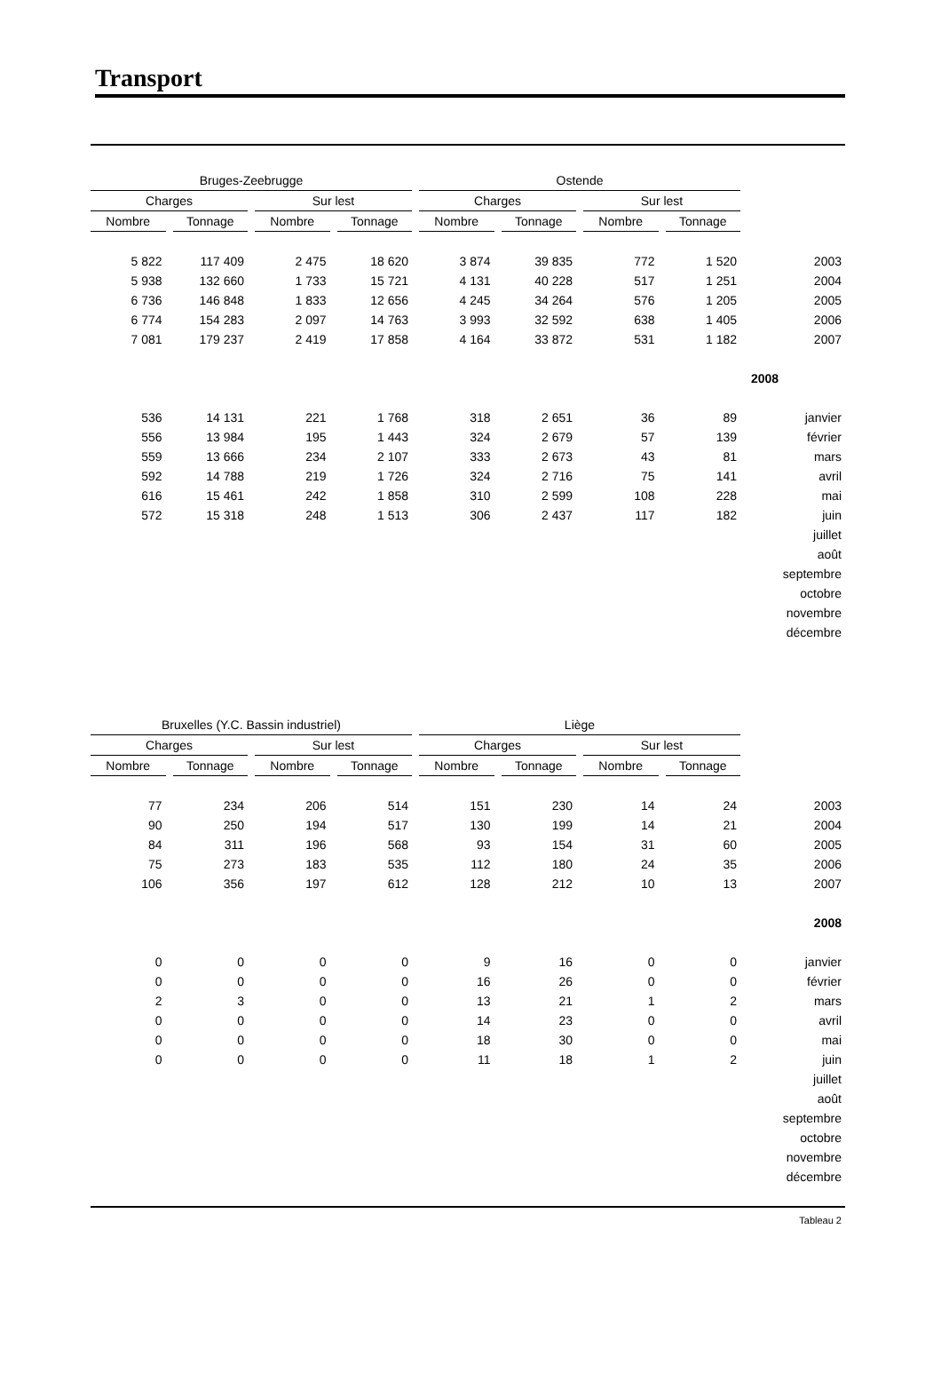Transport
| Bruges-Zeebrugge | | | | Ostende | | | | |
| --- | --- | --- | --- | --- | --- | --- | --- | --- |
| Charges | | Sur lest | | Charges | | Sur lest | | |
| Nombre | Tonnage | Nombre | Tonnage | Nombre | Tonnage | Nombre | Tonnage | |
| 5 822 | 117 409 | 2 475 | 18 620 | 3 874 | 39 835 | 772 | 1 520 | 2003 |
| 5 938 | 132 660 | 1 733 | 15 721 | 4 131 | 40 228 | 517 | 1 251 | 2004 |
| 6 736 | 146 848 | 1 833 | 12 656 | 4 245 | 34 264 | 576 | 1 205 | 2005 |
| 6 774 | 154 283 | 2 097 | 14 763 | 3 993 | 32 592 | 638 | 1 405 | 2006 |
| 7 081 | 179 237 | 2 419 | 17 858 | 4 164 | 33 872 | 531 | 1 182 | 2007 |
| | | | | | | | | 2008 |
| 536 | 14 131 | 221 | 1 768 | 318 | 2 651 | 36 | 89 | janvier |
| 556 | 13 984 | 195 | 1 443 | 324 | 2 679 | 57 | 139 | février |
| 559 | 13 666 | 234 | 2 107 | 333 | 2 673 | 43 | 81 | mars |
| 592 | 14 788 | 219 | 1 726 | 324 | 2 716 | 75 | 141 | avril |
| 616 | 15 461 | 242 | 1 858 | 310 | 2 599 | 108 | 228 | mai |
| 572 | 15 318 | 248 | 1 513 | 306 | 2 437 | 117 | 182 | juin |
| | | | | | | | | juillet |
| | | | | | | | | août |
| | | | | | | | | septembre |
| | | | | | | | | octobre |
| | | | | | | | | novembre |
| | | | | | | | | décembre |
| Bruxelles (Y.C. Bassin industriel) | | | | Liège | | | | |
| --- | --- | --- | --- | --- | --- | --- | --- | --- |
| Charges | | Sur lest | | Charges | | Sur lest | | |
| Nombre | Tonnage | Nombre | Tonnage | Nombre | Tonnage | Nombre | Tonnage | |
| 77 | 234 | 206 | 514 | 151 | 230 | 14 | 24 | 2003 |
| 90 | 250 | 194 | 517 | 130 | 199 | 14 | 21 | 2004 |
| 84 | 311 | 196 | 568 | 93 | 154 | 31 | 60 | 2005 |
| 75 | 273 | 183 | 535 | 112 | 180 | 24 | 35 | 2006 |
| 106 | 356 | 197 | 612 | 128 | 212 | 10 | 13 | 2007 |
| | | | | | | | | 2008 |
| 0 | 0 | 0 | 0 | 9 | 16 | 0 | 0 | janvier |
| 0 | 0 | 0 | 0 | 16 | 26 | 0 | 0 | février |
| 2 | 3 | 0 | 0 | 13 | 21 | 1 | 2 | mars |
| 0 | 0 | 0 | 0 | 14 | 23 | 0 | 0 | avril |
| 0 | 0 | 0 | 0 | 18 | 30 | 0 | 0 | mai |
| 0 | 0 | 0 | 0 | 11 | 18 | 1 | 2 | juin |
| | | | | | | | | juillet |
| | | | | | | | | août |
| | | | | | | | | septembre |
| | | | | | | | | octobre |
| | | | | | | | | novembre |
| | | | | | | | | décembre |
Tableau 2